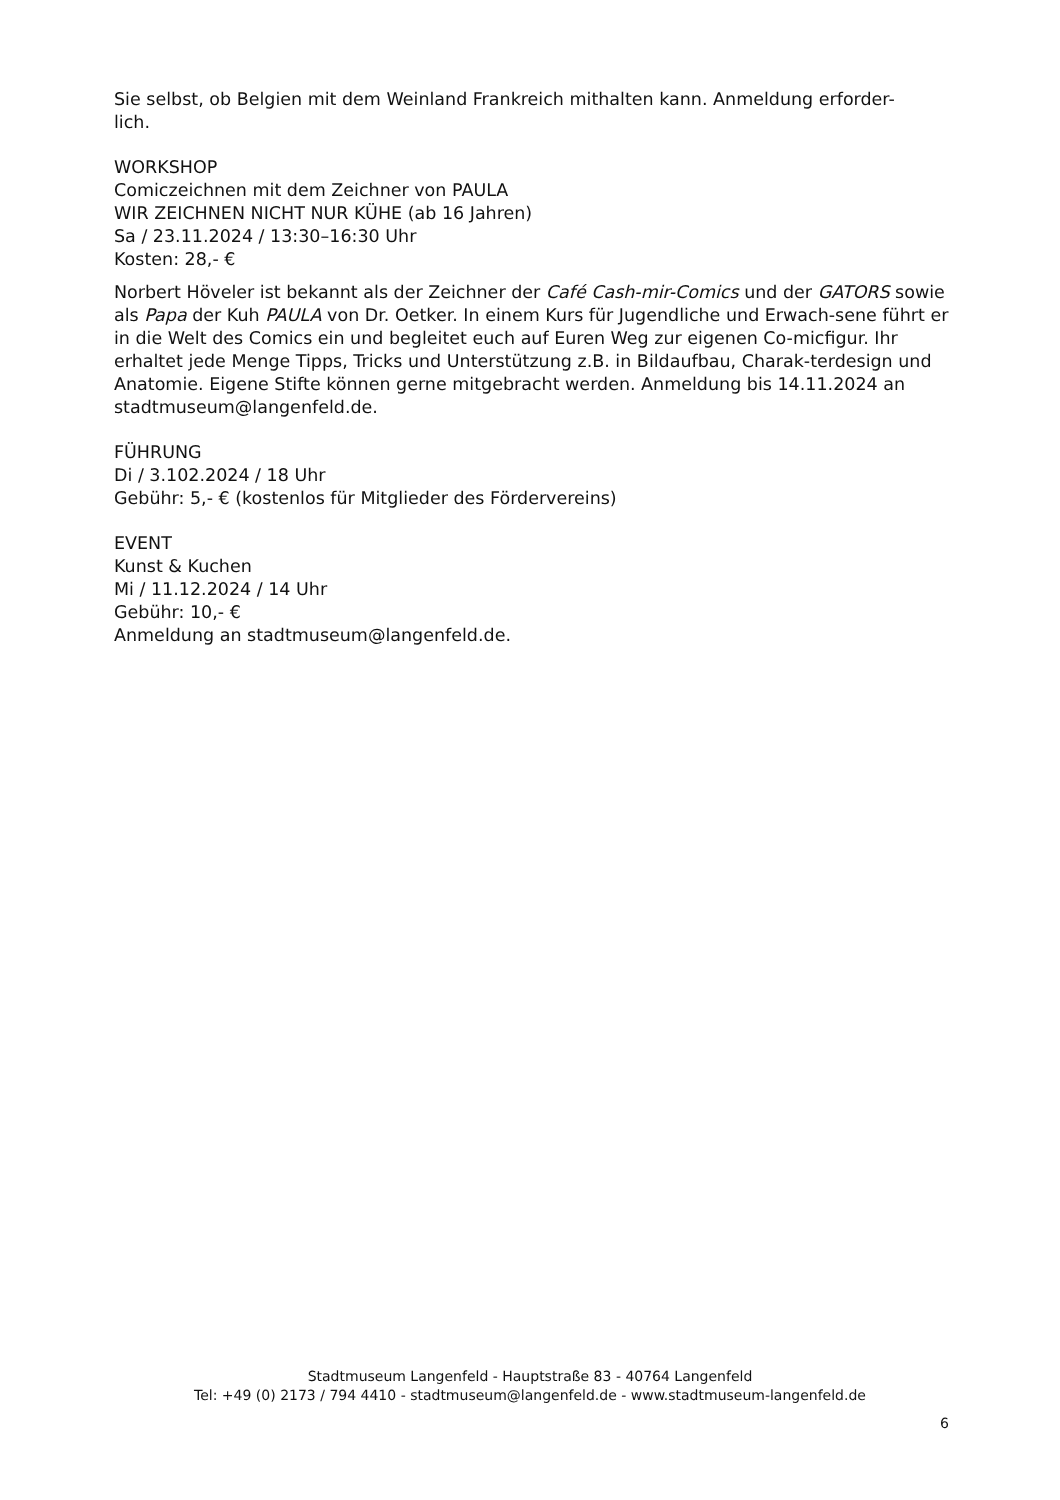Sie selbst, ob Belgien mit dem Weinland Frankreich mithalten kann. Anmeldung erforder-
lich.
WORKSHOP
Comiczeichnen mit dem Zeichner von PAULA
WIR ZEICHNEN NICHT NUR KÜHE (ab 16 Jahren)
Sa / 23.11.2024 / 13:30–16:30 Uhr
Kosten: 28,- €
Norbert Höveler ist bekannt als der Zeichner der Café Cash-mir-Comics und der GATORS sowie als Papa der Kuh PAULA von Dr. Oetker. In einem Kurs für Jugendliche und Erwach-sene führt er in die Welt des Comics ein und begleitet euch auf Euren Weg zur eigenen Co-micfigur. Ihr erhaltet jede Menge Tipps, Tricks und Unterstützung z.B. in Bildaufbau, Charak-terdesign und Anatomie. Eigene Stifte können gerne mitgebracht werden. Anmeldung bis 14.11.2024 an stadtmuseum@langenfeld.de.
FÜHRUNG
Di / 3.102.2024 / 18 Uhr
Gebühr: 5,- € (kostenlos für Mitglieder des Fördervereins)
EVENT
Kunst & Kuchen
Mi / 11.12.2024 / 14 Uhr
Gebühr: 10,- €
Anmeldung an stadtmuseum@langenfeld.de.
Stadtmuseum Langenfeld - Hauptstraße 83 - 40764 Langenfeld
Tel: +49 (0) 2173 / 794 4410 - stadtmuseum@langenfeld.de - www.stadtmuseum-langenfeld.de
6